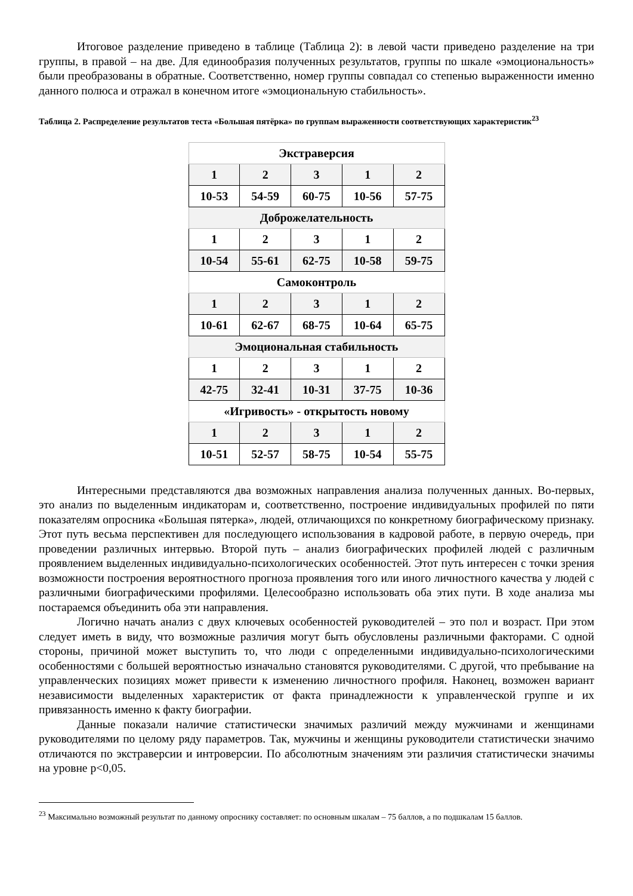Итоговое разделение приведено в таблице (Таблица 2): в левой части приведено разделение на три группы, в правой – на две. Для единообразия полученных результатов, группы по шкале «эмоциональность» были преобразованы в обратные. Соответственно, номер группы совпадал со степенью выраженности именно данного полюса и отражал в конечном итоге «эмоциональную стабильность».
Таблица 2. Распределение результатов теста «Большая пятёрка» по группам выраженности соответствующих характеристик<sup>23</sup>
| Экстраверсия | | | | |
| 1 | 2 | 3 | 1 | 2 |
| 10-53 | 54-59 | 60-75 | 10-56 | 57-75 |
| Доброжелательность | | | | |
| 1 | 2 | 3 | 1 | 2 |
| 10-54 | 55-61 | 62-75 | 10-58 | 59-75 |
| Самоконтроль | | | | |
| 1 | 2 | 3 | 1 | 2 |
| 10-61 | 62-67 | 68-75 | 10-64 | 65-75 |
| Эмоциональная стабильность | | | | |
| 1 | 2 | 3 | 1 | 2 |
| 42-75 | 32-41 | 10-31 | 37-75 | 10-36 |
| «Игривость» - открытость новому | | | | |
| 1 | 2 | 3 | 1 | 2 |
| 10-51 | 52-57 | 58-75 | 10-54 | 55-75 |
Интересными представляются два возможных направления анализа полученных данных. Во-первых, это анализ по выделенным индикаторам и, соответственно, построение индивидуальных профилей по пяти показателям опросника «Большая пятерка», людей, отличающихся по конкретному биографическому признаку. Этот путь весьма перспективен для последующего использования в кадровой работе, в первую очередь, при проведении различных интервью. Второй путь – анализ биографических профилей людей с различным проявлением выделенных индивидуально-психологических особенностей. Этот путь интересен с точки зрения возможности построения вероятностного прогноза проявления того или иного личностного качества у людей с различными биографическими профилями. Целесообразно использовать оба этих пути. В ходе анализа мы постараемся объединить оба эти направления.
Логично начать анализ с двух ключевых особенностей руководителей – это пол и возраст. При этом следует иметь в виду, что возможные различия могут быть обусловлены различными факторами. С одной стороны, причиной может выступить то, что люди с определенными индивидуально-психологическими особенностями с большей вероятностью изначально становятся руководителями. С другой, что пребывание на управленческих позициях может привести к изменению личностного профиля. Наконец, возможен вариант независимости выделенных характеристик от факта принадлежности к управленческой группе и их привязанность именно к факту биографии.
Данные показали наличие статистически значимых различий между мужчинами и женщинами руководителями по целому ряду параметров. Так, мужчины и женщины руководители статистически значимо отличаются по экстраверсии и интроверсии. По абсолютным значениям эти различия статистически значимы на уровне p<0,05.
<sup>23</sup> Максимально возможный результат по данному опроснику составляет: по основным шкалам – 75 баллов, а по подшкалам 15 баллов.